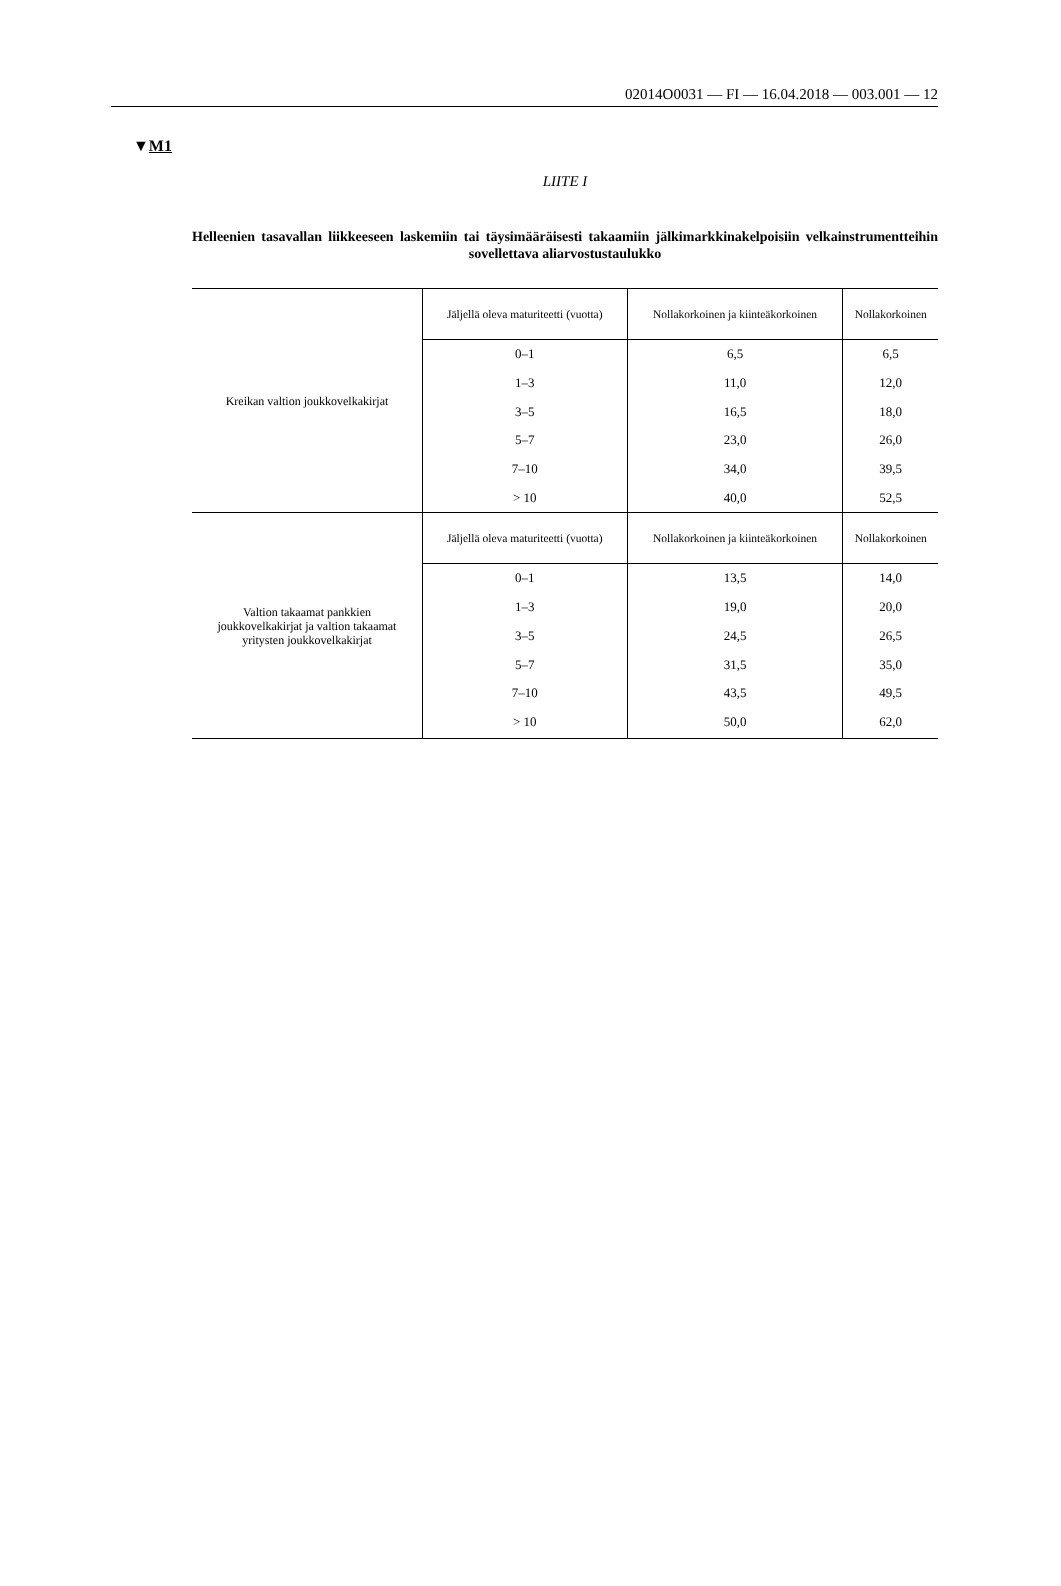02014O0031 — FI — 16.04.2018 — 003.001 — 12
▼M1
LIITE I
Helleenien tasavallan liikkeeseen laskemiin tai täysimääräisesti takaamiin jälkimarkkinakelpoisiin velkainstrumentteihin sovellettava aliarvostustaulukko
| Kreikan valtion joukkovelkakirjat | Jäljellä oleva maturiteetti (vuotta) | Nollakorkoinen ja kiinteäkorkoinen | Nollakorkoinen |
| | 0–1 | 6,5 | 6,5 |
| | 1–3 | 11,0 | 12,0 |
| | 3–5 | 16,5 | 18,0 |
| | 5–7 | 23,0 | 26,0 |
| | 7–10 | 34,0 | 39,5 |
| | > 10 | 40,0 | 52,5 |
| Valtion takaamat pankkien joukkovelkakirjat ja valtion takaamat yritysten joukkovelkakirjat | Jäljellä oleva maturiteetti (vuotta) | Nollakorkoinen ja kiinteäkorkoinen | Nollakorkoinen |
| | 0–1 | 13,5 | 14,0 |
| | 1–3 | 19,0 | 20,0 |
| | 3–5 | 24,5 | 26,5 |
| | 5–7 | 31,5 | 35,0 |
| | 7–10 | 43,5 | 49,5 |
| | > 10 | 50,0 | 62,0 |